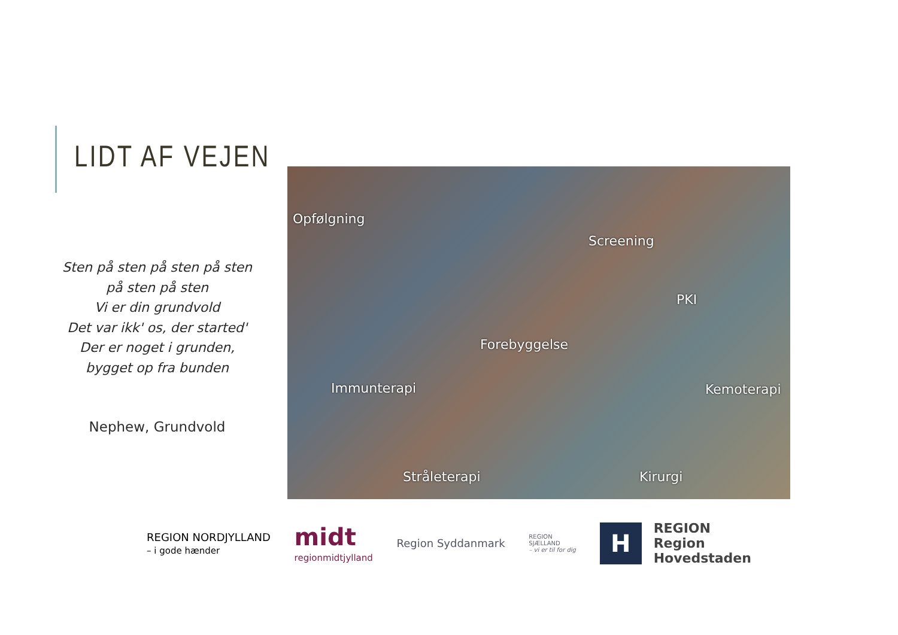LIDT AF VEJEN
Sten på sten på sten på sten
på sten på sten
Vi er din grundvold
Det var ikk' os, der started'
Der er noget i grunden,
bygget op fra bunden
Nephew, Grundvold
Opfølgning
Screening
PKI
Forebyggelse
Immunterapi Kemoterapi
Stråleterapi Kirurgi
REGION NORDJYLLAND
– i gode hænder
midt
regionmidtjylland
Region Syddanmark
REGION
SJÆLLAND
– vi er til for dig
H
REGION
Region
Hovedstaden